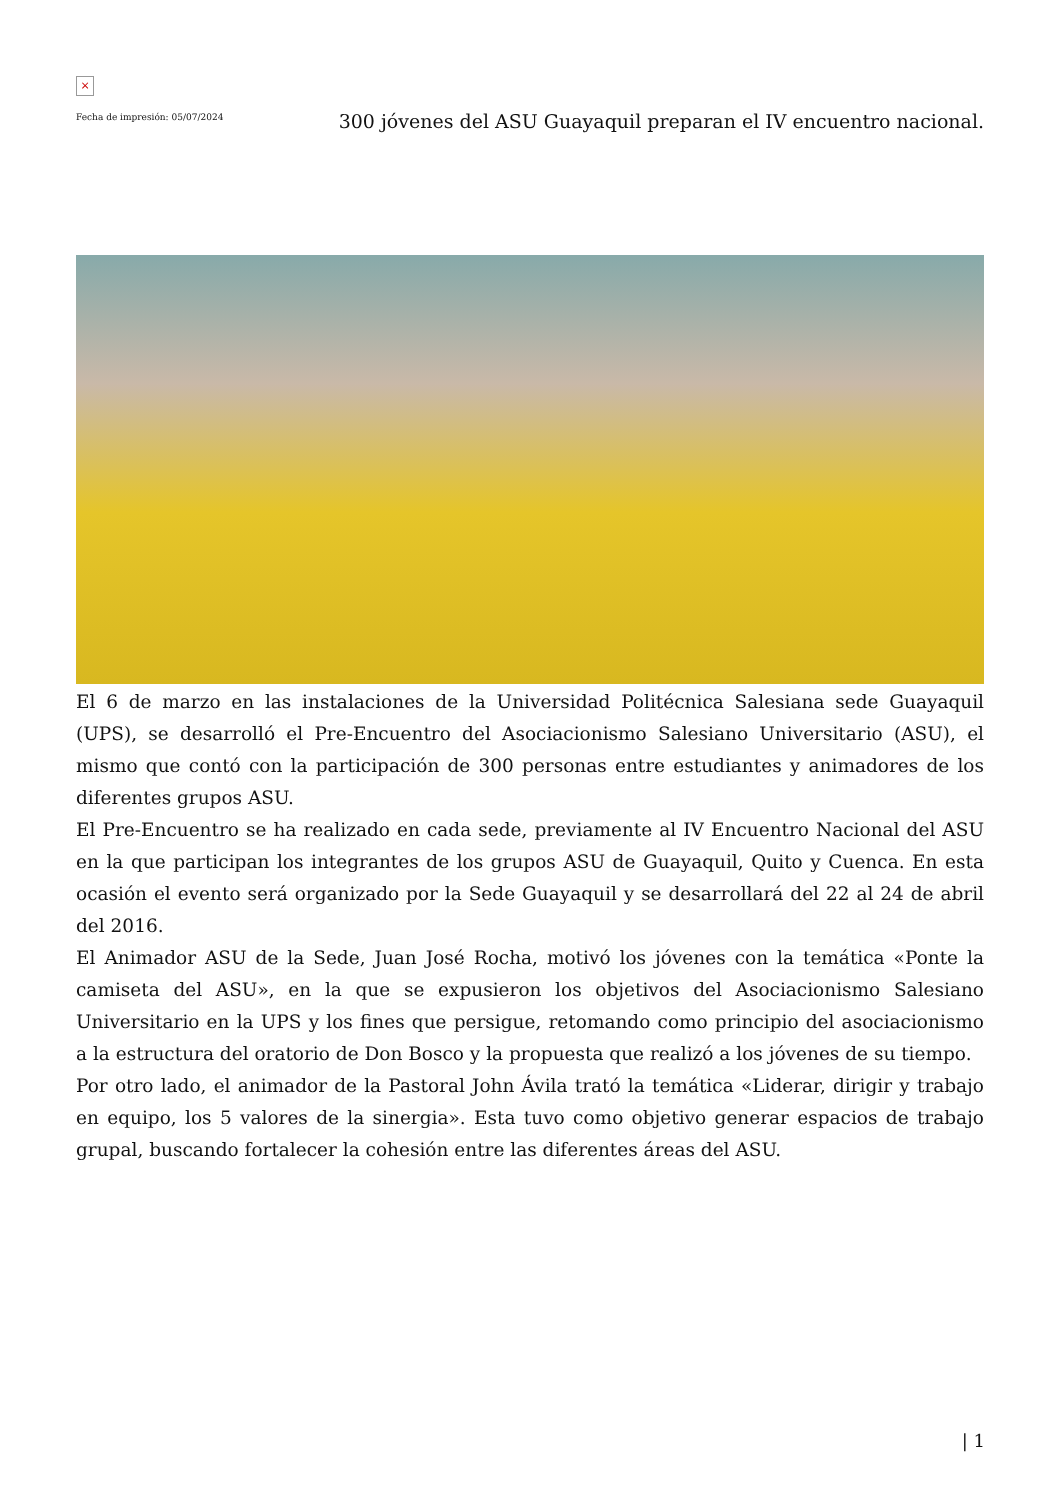×
Fecha de impresión: 05/07/2024
300 jóvenes del ASU Guayaquil preparan el IV encuentro nacional.
El 6 de marzo en las instalaciones de la Universidad Politécnica Salesiana sede Guayaquil (UPS), se desarrolló el Pre-Encuentro del Asociacionismo Salesiano Universitario (ASU), el mismo que contó con la participación de 300 personas entre estudiantes y animadores de los diferentes grupos ASU.
El Pre-Encuentro se ha realizado en cada sede, previamente al IV Encuentro Nacional del ASU en la que participan los integrantes de los grupos ASU de Guayaquil, Quito y Cuenca. En esta ocasión el evento será organizado por la Sede Guayaquil y se desarrollará del 22 al 24 de abril del 2016.
El Animador ASU de la Sede, Juan José Rocha, motivó los jóvenes con la temática «Ponte la camiseta del ASU», en la que se expusieron los objetivos del Asociacionismo Salesiano Universitario en la UPS y los fines que persigue, retomando como principio del asociacionismo a la estructura del oratorio de Don Bosco y la propuesta que realizó a los jóvenes de su tiempo.
Por otro lado, el animador de la Pastoral John Ávila trató la temática «Liderar, dirigir y trabajo en equipo, los 5 valores de la sinergia». Esta tuvo como objetivo generar espacios de trabajo grupal, buscando fortalecer la cohesión entre las diferentes áreas del ASU.
| 1